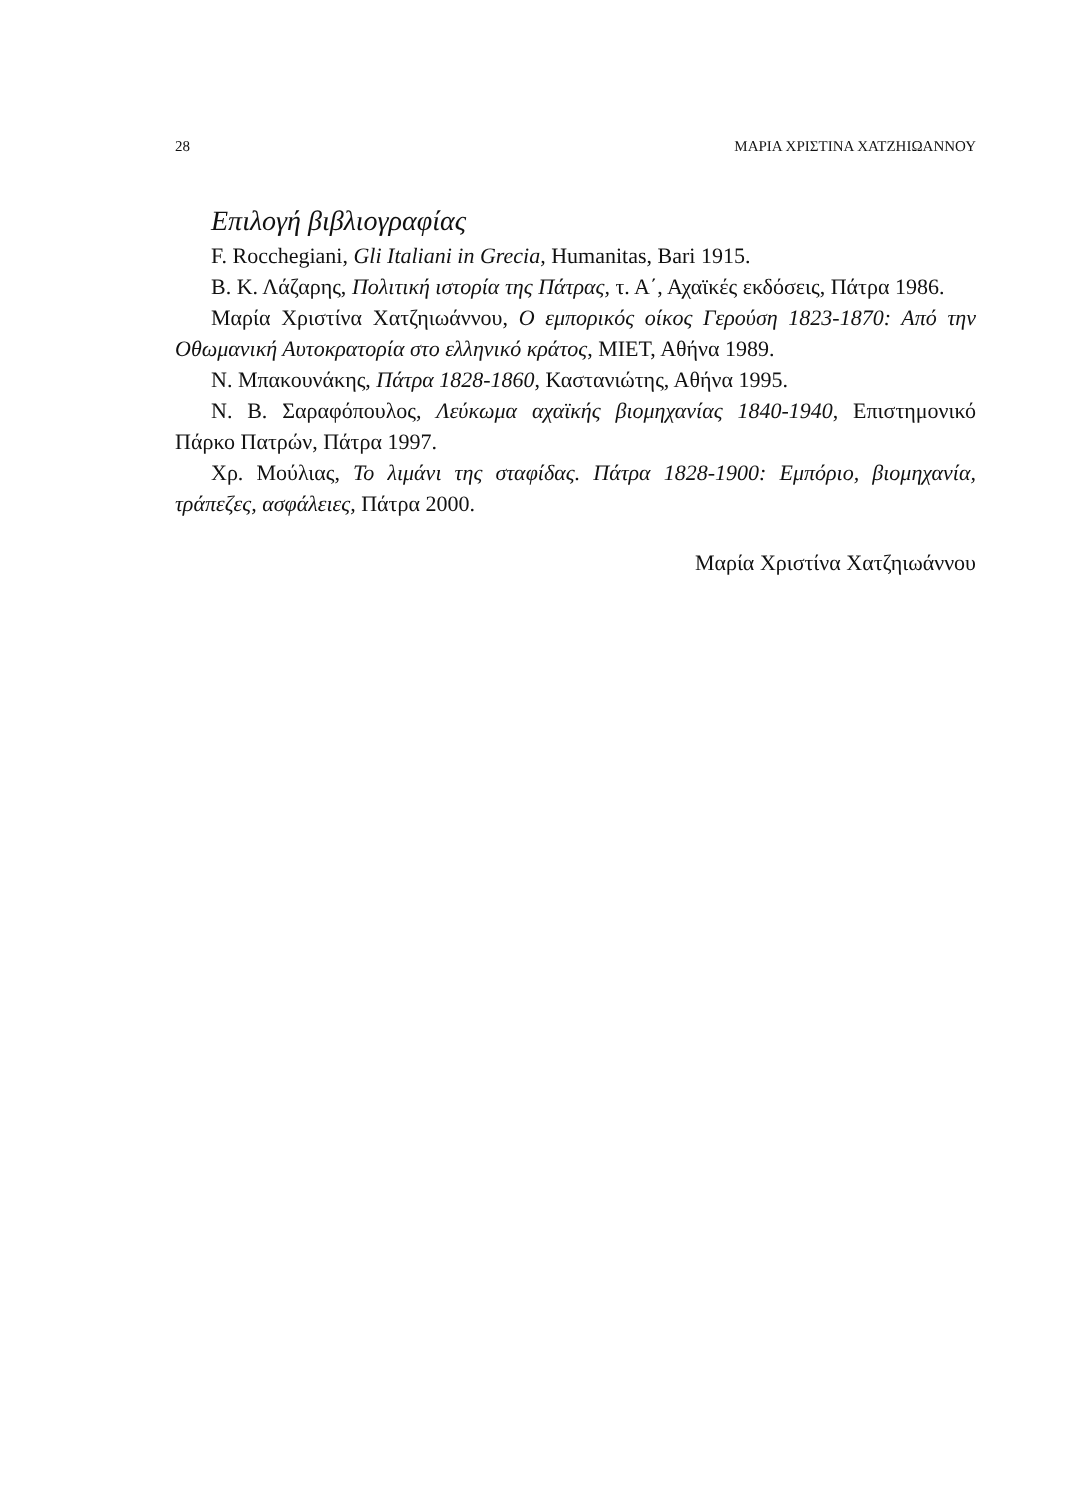28 ΜΑΡΙΑ ΧΡΙΣΤΙΝΑ ΧΑΤΖΗΙΩΑΝΝΟΥ
Επιλογή βιβλιογραφίας
F. Rocchegiani, Gli Italiani in Grecia, Humanitas, Bari 1915.
Β. Κ. Λάζαρης, Πολιτική ιστορία της Πάτρας, τ. Α΄, Αχαϊκές εκδόσεις, Πάτρα 1986.
Μαρία Χριστίνα Χατζηιωάννου, Ο εμπορικός οίκος Γερούση 1823-1870: Από την Οθωμανική Αυτοκρατορία στο ελληνικό κράτος, ΜΙΕΤ, Αθήνα 1989.
Ν. Μπακουνάκης, Πάτρα 1828-1860, Καστανιώτης, Αθήνα 1995.
Ν. Β. Σαραφόπουλος, Λεύκωμα αχαϊκής βιομηχανίας 1840-1940, Επιστημονικό Πάρκο Πατρών, Πάτρα 1997.
Χρ. Μούλιας, Το λιμάνι της σταφίδας. Πάτρα 1828-1900: Εμπόριο, βιομηχανία, τράπεζες, ασφάλειες, Πάτρα 2000.
Μαρία Χριστίνα Χατζηιωάννου